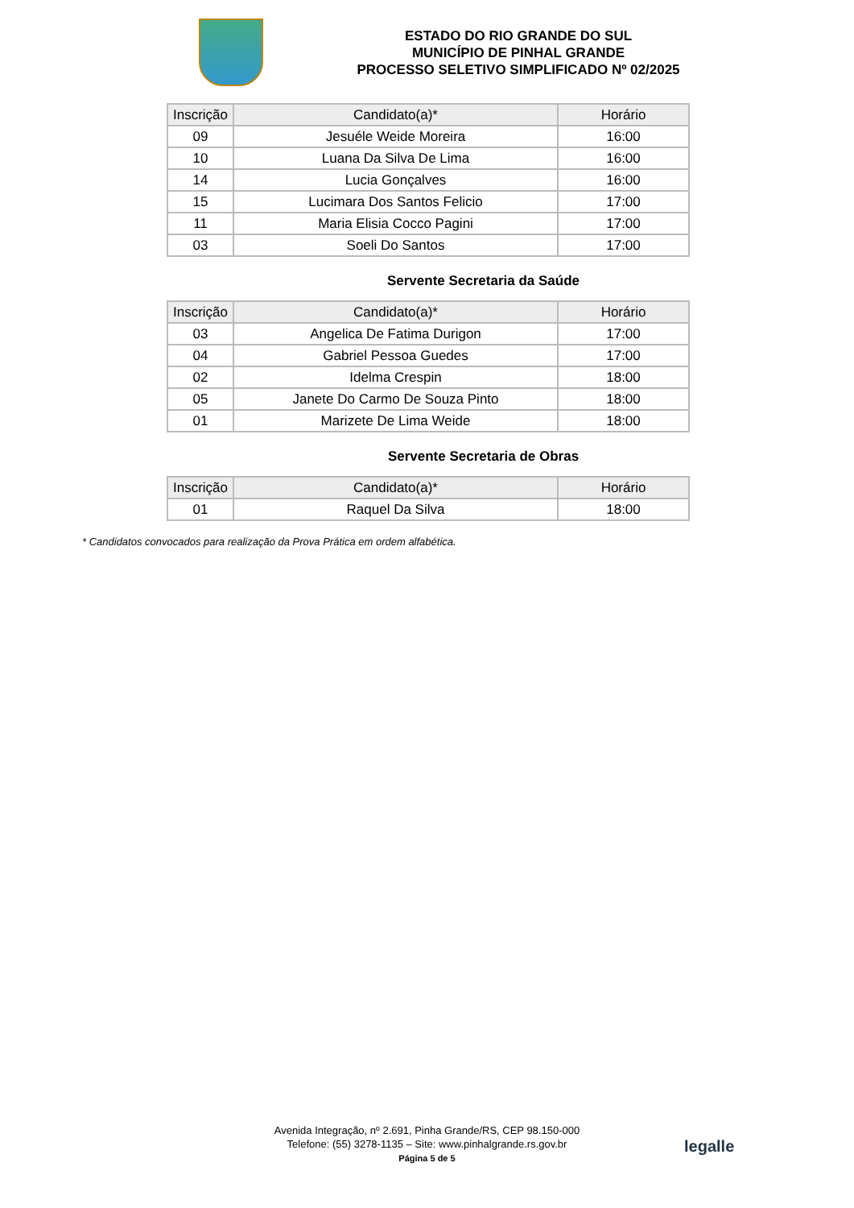ESTADO DO RIO GRANDE DO SUL
MUNICÍPIO DE PINHAL GRANDE
PROCESSO SELETIVO SIMPLIFICADO Nº 02/2025
| Inscrição | Candidato(a)* | Horário |
| --- | --- | --- |
| 09 | Jesuéle Weide Moreira | 16:00 |
| 10 | Luana Da Silva De Lima | 16:00 |
| 14 | Lucia Gonçalves | 16:00 |
| 15 | Lucimara Dos Santos Felicio | 17:00 |
| 11 | Maria Elisia Cocco Pagini | 17:00 |
| 03 | Soeli Do Santos | 17:00 |
Servente Secretaria da Saúde
| Inscrição | Candidato(a)* | Horário |
| --- | --- | --- |
| 03 | Angelica De Fatima Durigon | 17:00 |
| 04 | Gabriel Pessoa Guedes | 17:00 |
| 02 | Idelma Crespin | 18:00 |
| 05 | Janete Do Carmo De Souza Pinto | 18:00 |
| 01 | Marizete De Lima Weide | 18:00 |
Servente Secretaria de Obras
| Inscrição | Candidato(a)* | Horário |
| --- | --- | --- |
| 01 | Raquel Da Silva | 18:00 |
* Candidatos convocados para realização da Prova Prática em ordem alfabética.
Avenida Integração, nº 2.691, Pinha Grande/RS, CEP 98.150-000
Telefone: (55) 3278-1135 – Site: www.pinhalgrande.rs.gov.br
Página 5 de 5
legalle